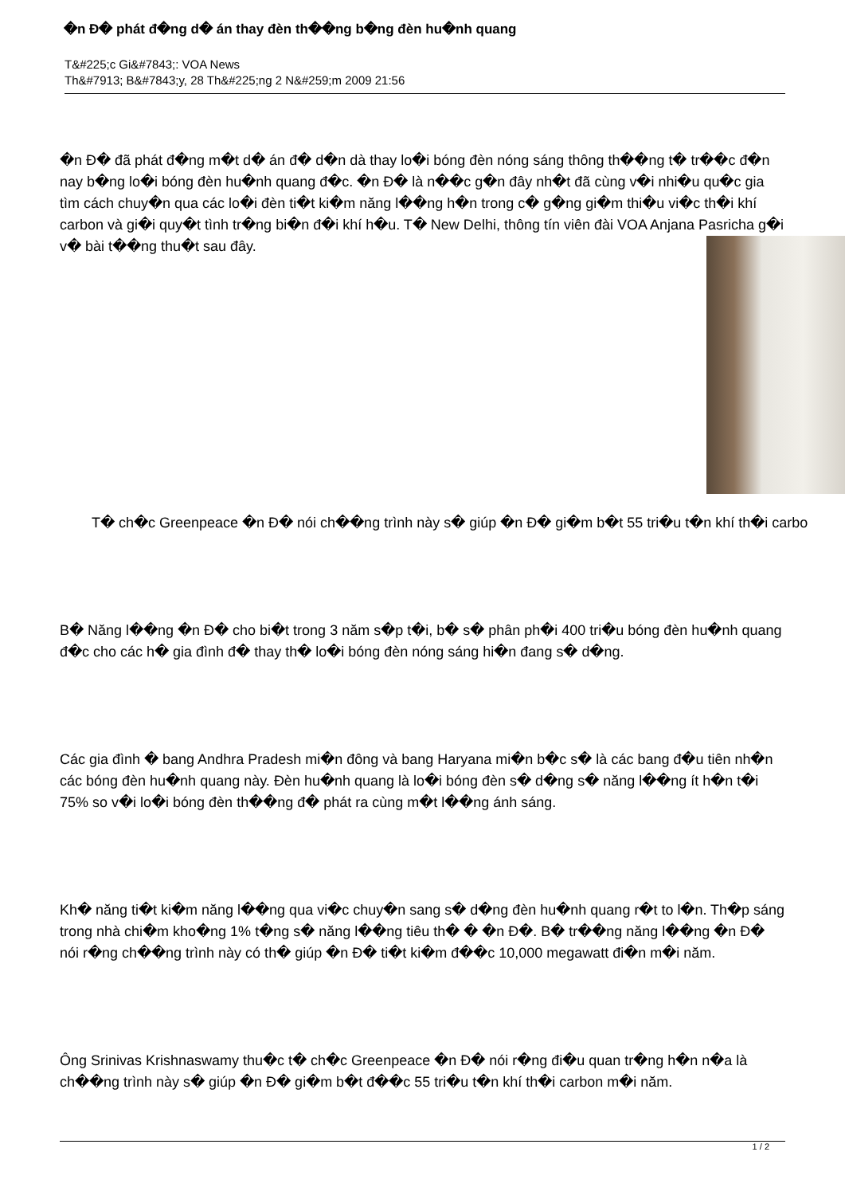�n Đ� phát đ�ng d� án thay đèn th��ng b�ng đèn hu�nh quang
T&#225;c Gi&#7843;: VOA News
Th&#7913; B&#7843;y, 28 Th&#225;ng 2 N&#259;m 2009 21:56
�n Đ� đã phát đ�ng m�t d� án đ� d�n dà thay lo�i bóng đèn nóng sáng thông th��ng t� tr��c đ�n nay b�ng lo�i bóng đèn hu�nh quang đ�c. �n Đ� là n��c g�n đây nh�t đã cùng v�i nhi�u qu�c gia tìm cách chuy�n qua các lo�i đèn ti�t ki�m năng l��ng h�n trong c� g�ng gi�m thi�u vi�c th�i khí carbon và gi�i quy�t tình tr�ng bi�n đ�i khí h�u. T� New Delhi, thông tín viên đài VOA Anjana Pasricha g�i v� bài t��ng thu�t sau đây.
T� ch�c Greenpeace �n Đ� nói ch��ng trình này s� giúp �n Đ� gi�m b�t 55 tri�u t�n khí th�i carbo
B� Năng l��ng �n Đ� cho bi�t trong 3 năm s�p t�i, b� s� phân ph�i 400 tri�u bóng đèn hu�nh quang đ�c cho các h� gia đình đ� thay th� lo�i bóng đèn nóng sáng hi�n đang s� d�ng.
Các gia đình � bang Andhra Pradesh mi�n đông và bang Haryana mi�n b�c s� là các bang đ�u tiên nh�n các bóng đèn hu�nh quang này. Đèn hu�nh quang là lo�i bóng đèn s� d�ng s� năng l��ng ít h�n t�i 75% so v�i lo�i bóng đèn th��ng đ� phát ra cùng m�t l��ng ánh sáng.
Kh� năng ti�t ki�m năng l��ng qua vi�c chuy�n sang s� d�ng đèn hu�nh quang r�t to l�n. Th�p sáng trong nhà chi�m kho�ng 1% t�ng s� năng l��ng tiêu th� � �n Đ�. B� tr��ng năng l��ng �n Đ� nói r�ng ch��ng trình này có th� giúp �n Đ� ti�t ki�m đ��c 10,000 megawatt đi�n m�i năm.
Ông Srinivas Krishnaswamy thu�c t� ch�c Greenpeace �n Đ� nói r�ng đi�u quan tr�ng h�n n�a là ch��ng trình này s� giúp �n Đ� gi�m b�t đ��c 55 tri�u t�n khí th�i carbon m�i năm.
1 / 2